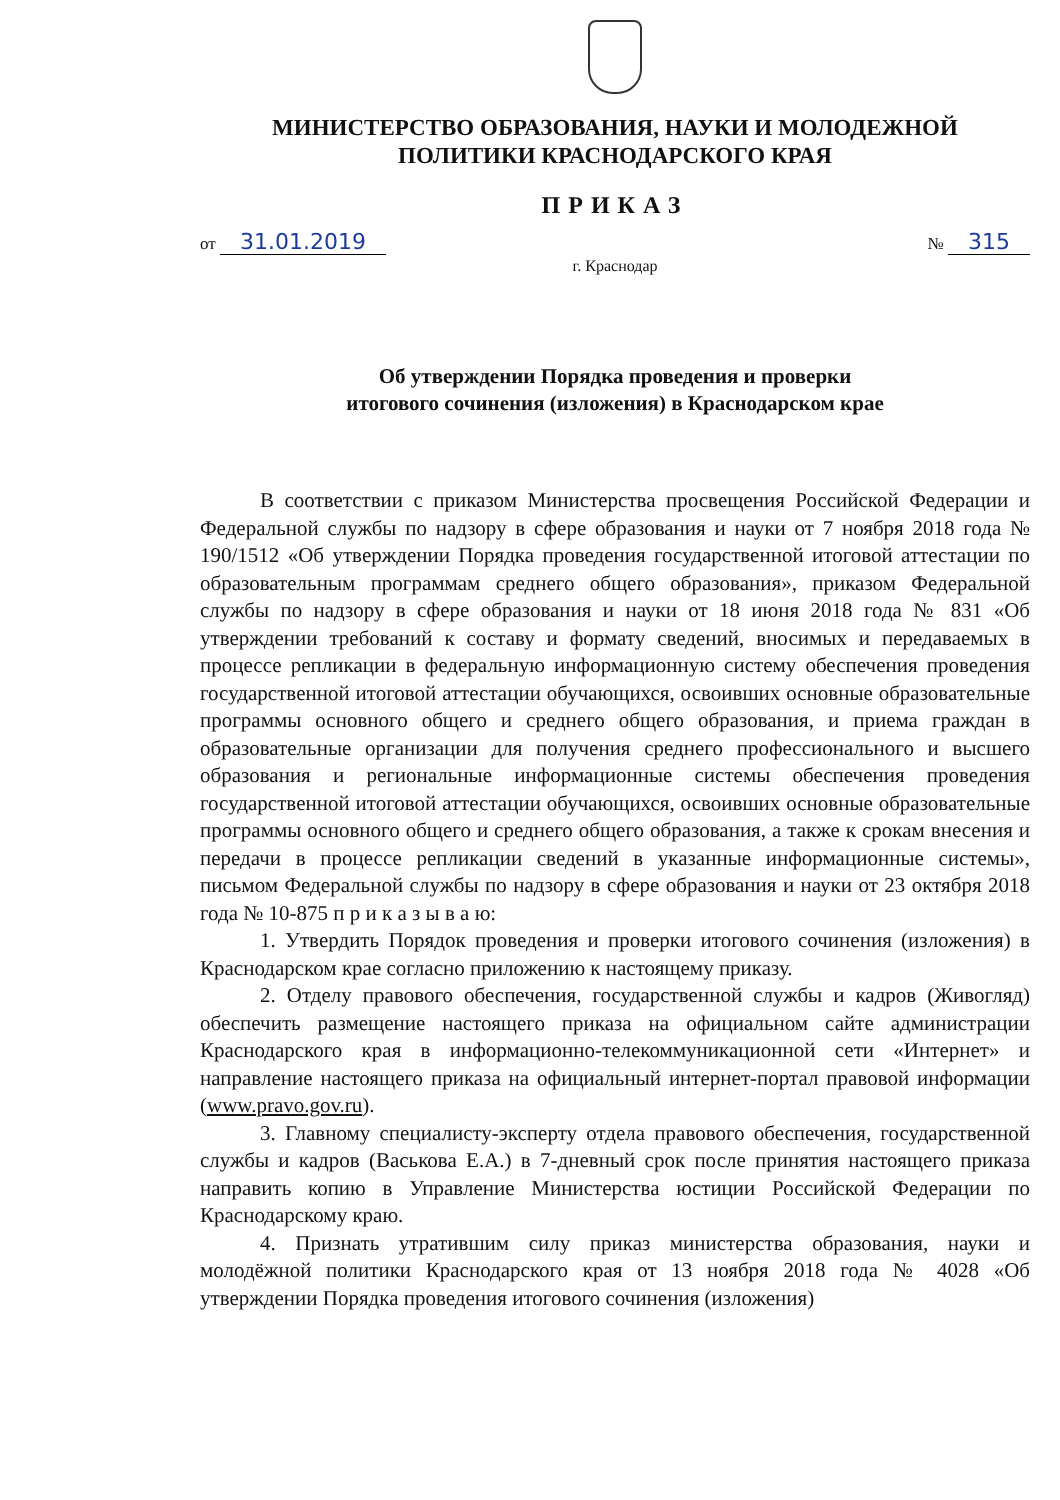МИНИСТЕРСТВО ОБРАЗОВАНИЯ, НАУКИ И МОЛОДЕЖНОЙ
ПОЛИТИКИ КРАСНОДАРСКОГО КРАЯ
ПРИКАЗ
от 31.01.2019 № 315
г. Краснодар
Об утверждении Порядка проведения и проверки
итогового сочинения (изложения) в Краснодарском крае
В соответствии с приказом Министерства просвещения Российской Федерации и Федеральной службы по надзору в сфере образования и науки от 7 ноября 2018 года № 190/1512 «Об утверждении Порядка проведения государственной итоговой аттестации по образовательным программам среднего общего образования», приказом Федеральной службы по надзору в сфере образования и науки от 18 июня 2018 года № 831 «Об утверждении требований к составу и формату сведений, вносимых и передаваемых в процессе репликации в федеральную информационную систему обеспечения проведения государственной итоговой аттестации обучающихся, освоивших основные образовательные программы основного общего и среднего общего образования, и приема граждан в образовательные организации для получения среднего профессионального и высшего образования и региональные информационные системы обеспечения проведения государственной итоговой аттестации обучающихся, освоивших основные образовательные программы основного общего и среднего общего образования, а также к срокам внесения и передачи в процессе репликации сведений в указанные информационные системы», письмом Федеральной службы по надзору в сфере образования и науки от 23 октября 2018 года № 10-875 п р и к а з ы в а ю:
1. Утвердить Порядок проведения и проверки итогового сочинения (изложения) в Краснодарском крае согласно приложению к настоящему приказу.
2. Отделу правового обеспечения, государственной службы и кадров (Живогляд) обеспечить размещение настоящего приказа на официальном сайте администрации Краснодарского края в информационно-телекоммуникационной сети «Интернет» и направление настоящего приказа на официальный интернет-портал правовой информации (www.pravo.gov.ru).
3. Главному специалисту-эксперту отдела правового обеспечения, государственной службы и кадров (Васькова Е.А.) в 7-дневный срок после принятия настоящего приказа направить копию в Управление Министерства юстиции Российской Федерации по Краснодарскому краю.
4. Признать утратившим силу приказ министерства образования, науки и молодёжной политики Краснодарского края от 13 ноября 2018 года № 4028 «Об утверждении Порядка проведения итогового сочинения (изложения)